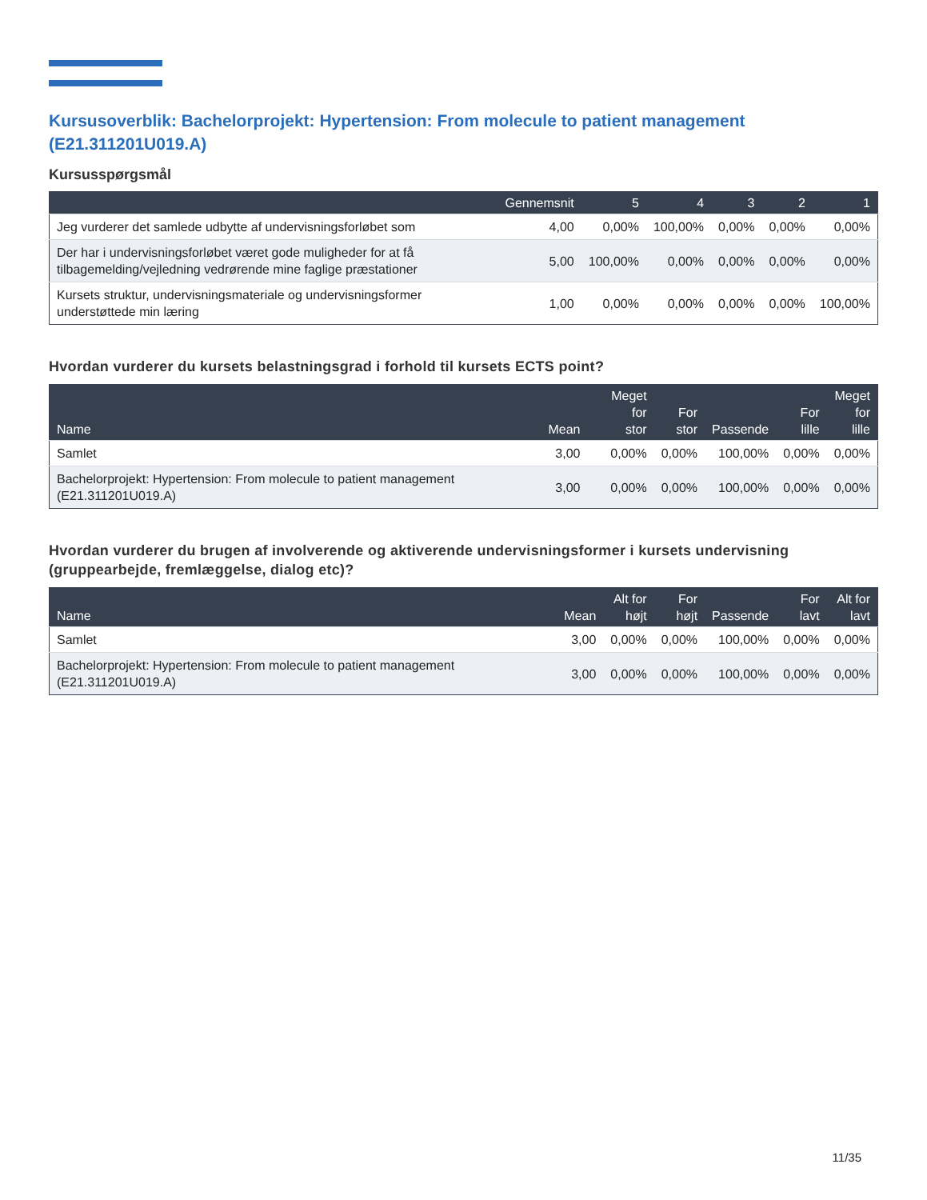Kursusoverblik: Bachelorprojekt: Hypertension: From molecule to patient management (E21.311201U019.A)
Kursusspørgsmål
| | Gennemsnit | 5 | 4 | 3 | 2 | 1 |
| --- | --- | --- | --- | --- | --- | --- |
| Jeg vurderer det samlede udbytte af undervisningsforløbet som | 4,00 | 0,00% | 100,00% | 0,00% | 0,00% | 0,00% |
| Der har i undervisningsforløbet været gode muligheder for at få tilbagemelding/vejledning vedrørende mine faglige præstationer | 5,00 | 100,00% | 0,00% | 0,00% | 0,00% | 0,00% |
| Kursets struktur, undervisningsmateriale og undervisningsformer understøttede min læring | 1,00 | 0,00% | 0,00% | 0,00% | 0,00% | 100,00% |
Hvordan vurderer du kursets belastningsgrad i forhold til kursets ECTS point?
| Name | Mean | Meget for stor | For stor | Passende | For lille | Meget for lille |
| --- | --- | --- | --- | --- | --- | --- |
| Samlet | 3,00 | 0,00% | 0,00% | 100,00% | 0,00% | 0,00% |
| Bachelorprojekt: Hypertension: From molecule to patient management (E21.311201U019.A) | 3,00 | 0,00% | 0,00% | 100,00% | 0,00% | 0,00% |
Hvordan vurderer du brugen af involverende og aktiverende undervisningsformer i kursets undervisning (gruppearbejde, fremlæggelse, dialog etc)?
| Name | Mean | Alt for højt | For højt | Passende | For lavt | Alt for lavt |
| --- | --- | --- | --- | --- | --- | --- |
| Samlet | 3,00 | 0,00% | 0,00% | 100,00% | 0,00% | 0,00% |
| Bachelorprojekt: Hypertension: From molecule to patient management (E21.311201U019.A) | 3,00 | 0,00% | 0,00% | 100,00% | 0,00% | 0,00% |
11/35